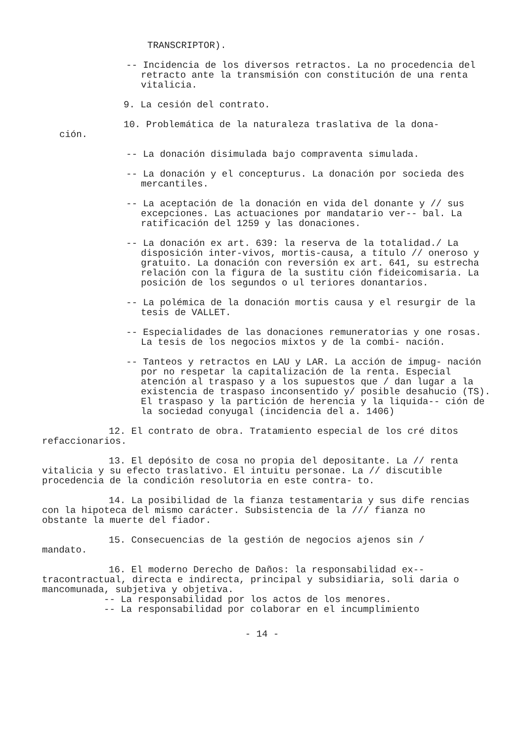TRANSCRIPTOR).
-- Incidencia de los diversos retractos. La no procedencia del retracto ante la transmisión con constitución de una renta vitalicia.
9. La cesión del contrato.
10. Problemática de la naturaleza traslativa de la dona-
ción.
-- La donación disimulada bajo compraventa simulada.
-- La donación y el concepturus. La donación por socieda des mercantiles.
-- La aceptación de la donación en vida del donante y // sus excepciones. Las actuaciones por mandatario ver-- bal. La ratificación del 1259 y las donaciones.
-- La donación ex art. 639: la reserva de la totalidad./ La disposición inter-vivos, mortis-causa, a título // oneroso y gratuito. La donación con reversión ex art. 641, su estrecha relación con la figura de la sustitu ción fideicomisaria. La posición de los segundos o ul teriores donantarios.
-- La polémica de la donación mortis causa y el resurgir de la tesis de VALLET.
-- Especialidades de las donaciones remuneratorias y one rosas. La tesis de los negocios mixtos y de la combi- nación.
-- Tanteos y retractos en LAU y LAR. La acción de impug- nación por no respetar la capitalización de la renta. Especial atención al traspaso y a los supuestos que / dan lugar a la existencia de traspaso inconsentido y/ posible desahucio (TS).
El traspaso y la partición de herencia y la liquida-- ción de la sociedad conyugal (incidencia del a. 1406)
12. El contrato de obra. Tratamiento especial de los cré ditos refaccionarios.
13. El depósito de cosa no propia del depositante. La // renta vitalicia y su efecto traslativo. El intuitu personae. La // discutible procedencia de la condición resolutoria en este contra- to.
14. La posibilidad de la fianza testamentaria y sus dife rencias con la hipoteca del mismo carácter. Subsistencia de la /// fianza no obstante la muerte del fiador.
15. Consecuencias de la gestión de negocios ajenos sin / mandato.
16. El moderno Derecho de Daños: la responsabilidad ex-- tracontractual, directa e indirecta, principal y subsidiaria, soli daria o mancomunada, subjetiva y objetiva.
-- La responsabilidad por los actos de los menores.
-- La responsabilidad por colaborar en el incumplimiento
- 14 -